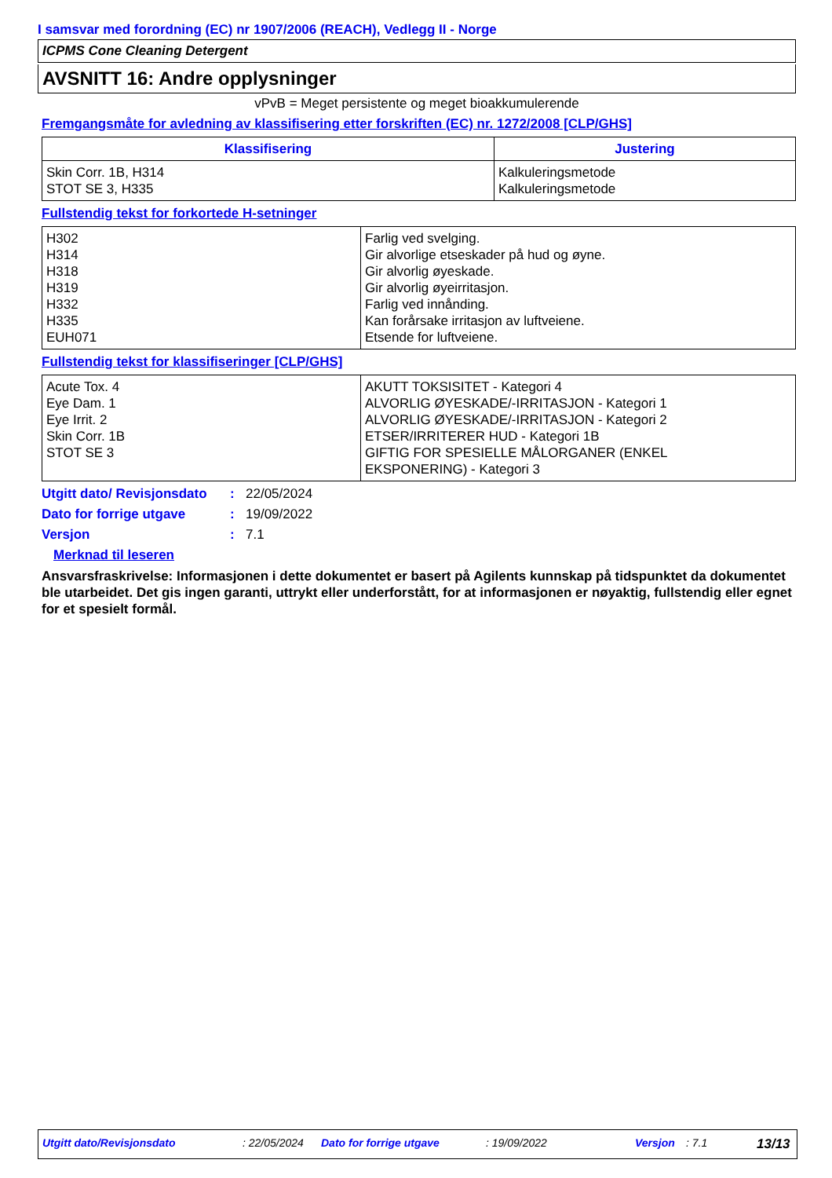I samsvar med forordning (EC) nr 1907/2006 (REACH), Vedlegg II - Norge
ICPMS Cone Cleaning Detergent
AVSNITT 16: Andre opplysninger
vPvB = Meget persistente og meget bioakkumulerende
Fremgangsmåte for avledning av klassifisering etter forskriften (EC) nr. 1272/2008 [CLP/GHS]
| Klassifisering | Justering |
| --- | --- |
| Skin Corr. 1B, H314 STOT SE 3, H335 | Kalkuleringsmetode Kalkuleringsmetode |
Fullstendig tekst for forkortede H-setninger
| H302 H314 H318 H319 H332 H335 EUH071 | Farlig ved svelging. Gir alvorlige etseskader på hud og øyne. Gir alvorlig øyeskade. Gir alvorlig øyeirritasjon. Farlig ved innånding. Kan forårsake irritasjon av luftveiene. Etsende for luftveiene. |
Fullstendig tekst for klassifiseringer [CLP/GHS]
| Acute Tox. 4 Eye Dam. 1 Eye Irrit. 2 Skin Corr. 1B STOT SE 3 | AKUTT TOKSISITET - Kategori 4 ALVORLIG ØYESKADE/-IRRITASJON - Kategori 1 ALVORLIG ØYESKADE/-IRRITASJON - Kategori 2 ETSER/IRRITERER HUD - Kategori 1B GIFTIG FOR SPESIELLE MÅLORGANER (ENKEL EKSPONERING) - Kategori 3 |
Utgitt dato/ Revisjonsdato: 22/05/2024
Dato for forrige utgave: 19/09/2022
Versjon: 7.1
Merknad til leseren
Ansvarsfraskrivelse: Informasjonen i dette dokumentet er basert på Agilents kunnskap på tidspunktet da dokumentet ble utarbeidet. Det gis ingen garanti, uttrykt eller underforstått, for at informasjonen er nøyaktig, fullstendig eller egnet for et spesielt formål.
Utgitt dato/Revisjonsdato: 22/05/2024 Dato for forrige utgave: 19/09/2022 Versjon: 7.1 13/13